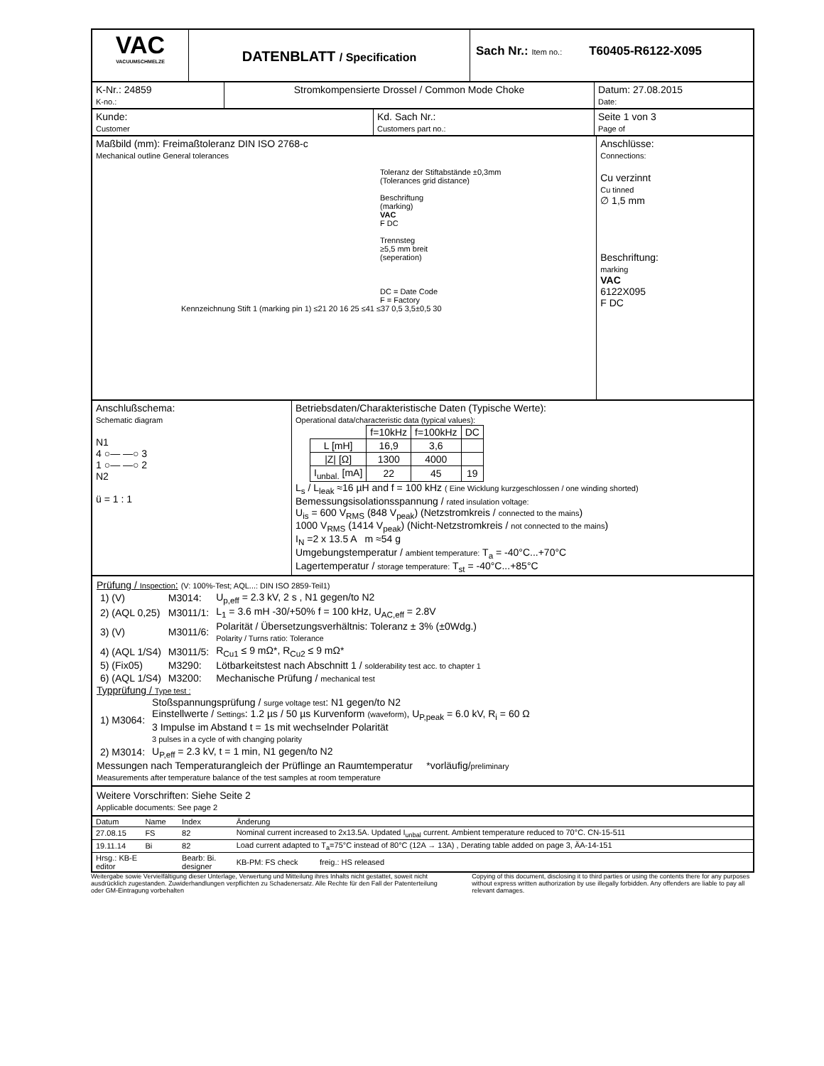VAC
VACUUMSCHMELZE
DATENBLATT / Specification
Sach Nr.: Item no.:
T60405-R6122-X095
K-Nr.: 24859
K-no.:
Stromkompensierte Drossel / Common Mode Choke Datum: 27.08.2015
Date:
Kunde:
Customer
Kd. Sach Nr.:
Customers part no.:
Seite 1 von 3
Page of
Maßbild (mm): Freimaßtoleranz DIN ISO 2768-c
Mechanical outline General tolerances
Toleranz der Stiftabstände ±0,3mm
(Tolerances grid distance)
Beschriftung
(marking)
VAC
F DC
Trennsteg
≥5,5 mm breit
(seperation)
DC = Date Code
F = Factory
Kennzeichnung Stift 1 (marking pin 1) ≤21 20 16 25 ≤41 ≤37 0,5 3,5±0,5 30
Anschlüsse:
Connections:
Cu verzinnt
Cu tinned
∅ 1,5 mm
Beschriftung:
marking
VAC
6122X095
F DC
Anschlußschema:
Schematic diagram
N1
4 ○— —○ 3
1 ○— —○ 2
N2
ü = 1 : 1
Betriebsdaten/Charakteristische Daten (Typische Werte):
Operational data/characteristic data (typical values):
| | f=10kHz | f=100kHz | DC |
| L [mH] | 16,9 | 3,6 | |
| /Z/ [Ω] | 1300 | 4000 | |
| I<sub>unbal.</sub> [mA] | 22 | 45 | 19 |
L<sub>s</sub> / L<sub>leak</sub> ≈16 µH and f = 100 kHz ( Eine Wicklung kurzgeschlossen / one winding shorted)
Bemessungsisolationsspannung / rated insulation voltage:
U<sub>is</sub> = 600 V<sub>RMS</sub> (848 V<sub>peak</sub>) (Netzstromkreis / connected to the mains)
1000 V<sub>RMS</sub> (1414 V<sub>peak</sub>) (Nicht-Netzstromkreis / not connected to the mains)
I<sub>N</sub> =2 x 13.5 A m ≈54 g
Umgebungstemperatur / ambient temperature: T<sub>a</sub> = -40°C...+70°C
Lagertemperatur / storage temperature: T<sub>st</sub> = -40°C...+85°C
Prüfung / Inspection: (V: 100%-Test; AQL...: DIN ISO 2859-Teil1)
| 1) (V) | M3014: | U<sub>p,eff</sub> = 2.3 kV, 2 s , N1 gegen/to N2 |
| 2) (AQL 0,25) | M3011/1: | L<sub>1</sub> = 3.6 mH -30/+50% f = 100 kHz, U<sub>AC,eff</sub> = 2.8V |
| 3) (V) | M3011/6: | Polarität / Übersetzungsverhältnis: Toleranz ± 3% (±0Wdg.) Polarity / Turns ratio: Tolerance |
| 4) (AQL 1/S4) | M3011/5: | R<sub>Cu1</sub> ≤ 9 mΩ*, R<sub>Cu2</sub> ≤ 9 mΩ* |
| 5) (Fix05) | M3290: | Lötbarkeitstest nach Abschnitt 1 / solderability test acc. to chapter 1 |
| 6) (AQL 1/S4) | M3200: | Mechanische Prüfung / mechanical test |
Typprüfung / Type test :
| 1) M3064: | Stoßspannungsprüfung / surge voltage test : N1 gegen/to N2 Einstellwerte / Settings : 1.2 µs / 50 µs Kurvenform (waveform) , U<sub>P,peak</sub> = 6.0 kV, R<sub>i</sub> = 60 Ω 3 Impulse im Abstand t = 1s mit wechselnder Polarität 3 pulses in a cycle of with changing polarity |
| 2) M3014: | U<sub>P,eff</sub> = 2.3 kV, t = 1 min, N1 gegen/to N2 |
Messungen nach Temperaturangleich der Prüflinge an Raumtemperatur *vorläufig/preliminary
Measurements after temperature balance of the test samples at room temperature
Weitere Vorschriften: Siehe Seite 2
Applicable documents: See page 2
| Datum | Name | Index | Änderung |
| --- | --- | --- | --- |
| 27.08.15 | FS | 82 | Nominal current increased to 2x13.5A. Updated I<sub>unbal</sub> current. Ambient temperature reduced to 70°C. CN-15-511 |
| 19.11.14 | Bi | 82 | Load current adapted to T<sub>a</sub>=75°C instead of 80°C (12A → 13A) , Derating table added on page 3, ÄA-14-151 |
| Hrsg.: KB-E editor | | Bearb: Bi. designer | KB-PM: FS check freig.: HS released |
Weitergabe sowie Vervielfältigung dieser Unterlage, Verwertung und Mitteilung ihres Inhalts nicht gestattet, soweit nicht ausdrücklich zugestanden. Zuwiderhandlungen verpflichten zu Schadenersatz. Alle Rechte für den Fall der Patenterteilung oder GM-Eintragung vorbehalten
Copying of this document, disclosing it to third parties or using the contents there for any purposes without express written authorization by use illegally forbidden. Any offenders are liable to pay all relevant damages.